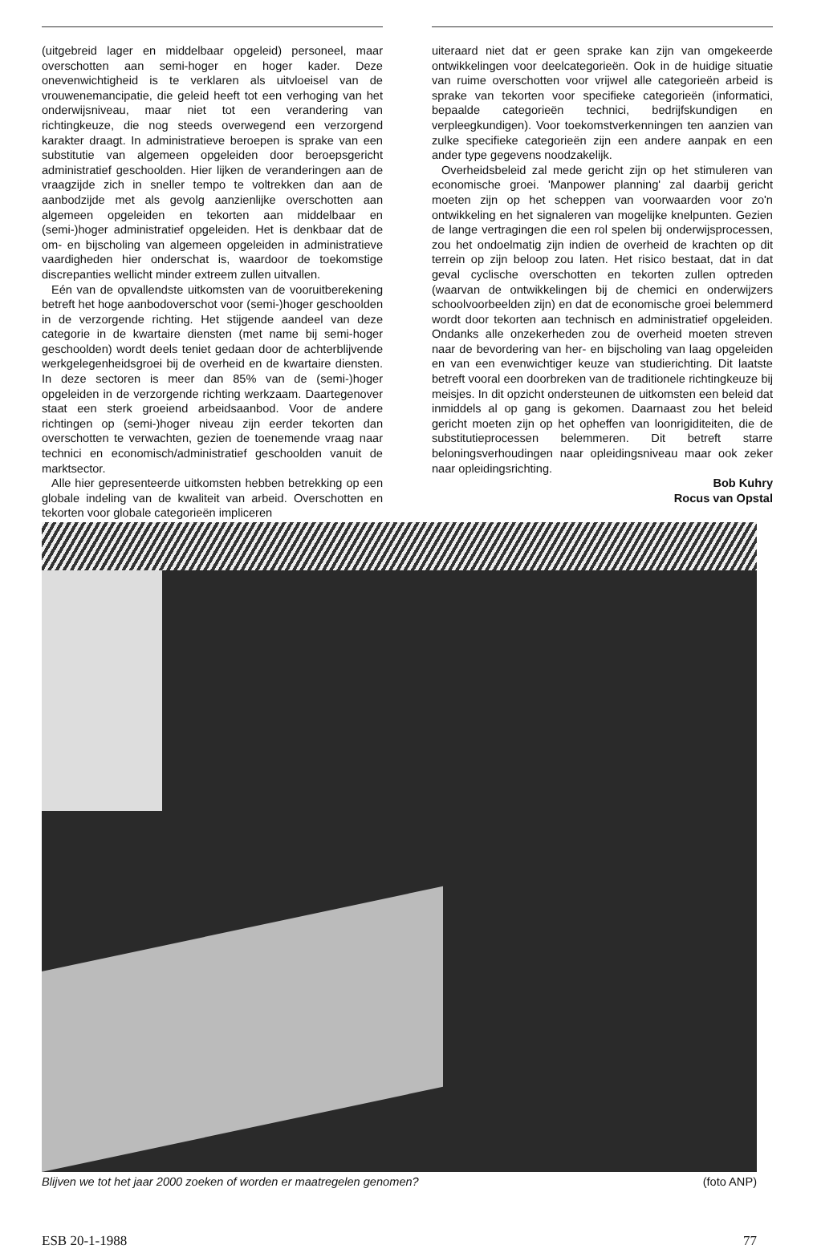(uitgebreid lager en middelbaar opgeleid) personeel, maar overschotten aan semi-hoger en hoger kader. Deze onevenwichtigheid is te verklaren als uitvloeisel van de vrouwenemancipatie, die geleid heeft tot een verhoging van het onderwijsniveau, maar niet tot een verandering van richtingkeuze, die nog steeds overwegend een verzorgend karakter draagt. In administratieve beroepen is sprake van een substitutie van algemeen opgeleiden door beroepsgericht administratief geschoolden. Hier lijken de veranderingen aan de vraagzijde zich in sneller tempo te voltrekken dan aan de aanbodzijde met als gevolg aanzienlijke overschotten aan algemeen opgeleiden en tekorten aan middelbaar en (semi-)hoger administratief opgeleiden. Het is denkbaar dat de om- en bijscholing van algemeen opgeleiden in administratieve vaardigheden hier onderschat is, waardoor de toekomstige discrepanties wellicht minder extreem zullen uitvallen.
Eén van de opvallendste uitkomsten van de vooruitberekening betreft het hoge aanbodoverschot voor (semi-)hoger geschoolden in de verzorgende richting. Het stijgende aandeel van deze categorie in de kwartaire diensten (met name bij semi-hoger geschoolden) wordt deels teniet gedaan door de achterblijvende werkgelegenheidsgroei bij de overheid en de kwartaire diensten. In deze sectoren is meer dan 85% van de (semi-)hoger opgeleiden in de verzorgende richting werkzaam. Daartegenover staat een sterk groeiend arbeidsaanbod. Voor de andere richtingen op (semi-)hoger niveau zijn eerder tekorten dan overschotten te verwachten, gezien de toenemende vraag naar technici en economisch/administratief geschoolden vanuit de marktsector.
Alle hier gepresenteerde uitkomsten hebben betrekking op een globale indeling van de kwaliteit van arbeid. Overschotten en tekorten voor globale categorieën impliceren
uiteraard niet dat er geen sprake kan zijn van omgekeerde ontwikkelingen voor deelcategorieën. Ook in de huidige situatie van ruime overschotten voor vrijwel alle categorieën arbeid is sprake van tekorten voor specifieke categorieën (informatici, bepaalde categorieën technici, bedrijfskundigen en verpleegkundigen). Voor toekomstverkenningen ten aanzien van zulke specifieke categorieën zijn een andere aanpak en een ander type gegevens noodzakelijk.
Overheidsbeleid zal mede gericht zijn op het stimuleren van economische groei. 'Manpower planning' zal daarbij gericht moeten zijn op het scheppen van voorwaarden voor zo'n ontwikkeling en het signaleren van mogelijke knelpunten. Gezien de lange vertragingen die een rol spelen bij onderwijsprocessen, zou het ondoelmatig zijn indien de overheid de krachten op dit terrein op zijn beloop zou laten. Het risico bestaat, dat in dat geval cyclische overschotten en tekorten zullen optreden (waarvan de ontwikkelingen bij de chemici en onderwijzers schoolvoorbeelden zijn) en dat de economische groei belemmerd wordt door tekorten aan technisch en administratief opgeleiden. Ondanks alle onzekerheden zou de overheid moeten streven naar de bevordering van her- en bijscholing van laag opgeleiden en van een evenwichtiger keuze van studierichting. Dit laatste betreft vooral een doorbreken van de traditionele richtingkeuze bij meisjes. In dit opzicht ondersteunen de uitkomsten een beleid dat inmiddels al op gang is gekomen. Daarnaast zou het beleid gericht moeten zijn op het opheffen van loonrigiditeiten, die de substitutieprocessen belemmeren. Dit betreft starre beloningsverhoudingen naar opleidingsniveau maar ook zeker naar opleidingsrichting.
Bob Kuhry
Rocus van Opstal
Blijven we tot het jaar 2000 zoeken of worden er maatregelen genomen? (foto ANP)
ESB 20-1-1988 77